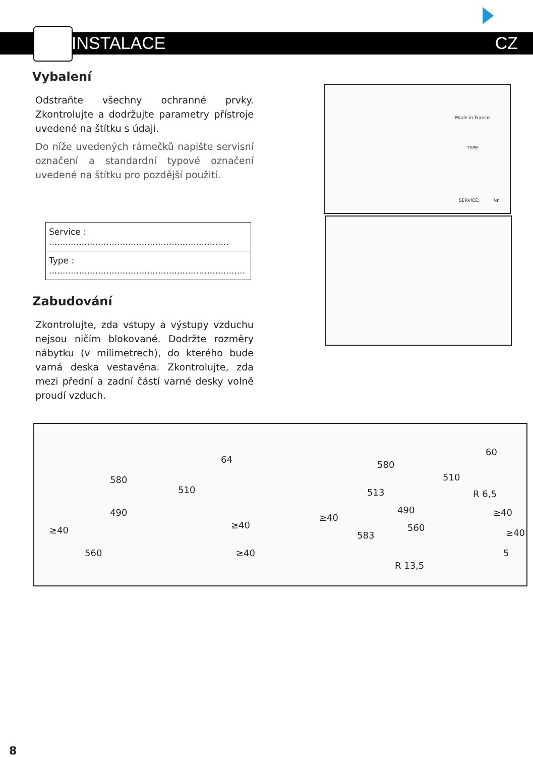INSTALACE CZ
Vybalení
Odstraňte všechny ochranné prvky. Zkontrolujte a dodržujte parametry přístroje uvedené na štítku s údaji.
Do níže uvedených rámečků napište servisní označení a standardní typové označení uvedené na štítku pro pozdější použití.
Service : ..................................................................
Type : ........................................................................
Zabudování
Zkontrolujte, zda vstupy a výstupy vzduchu nejsou ničím blokované. Dodržte rozměry nábytku (v milimetrech), do kterého bude varná deska vestavěna. Zkontrolujte, zda mezi přední a zadní částí varné desky volně proudí vzduch.
Made in France
TYPE:
SERVICE: Nr
64
580
510
490
≥40
560
≥40
≥40
60
580
510
513 R 6,5
490 ≥40 ≥40
560 ≥40 583
5
R 13,5
8